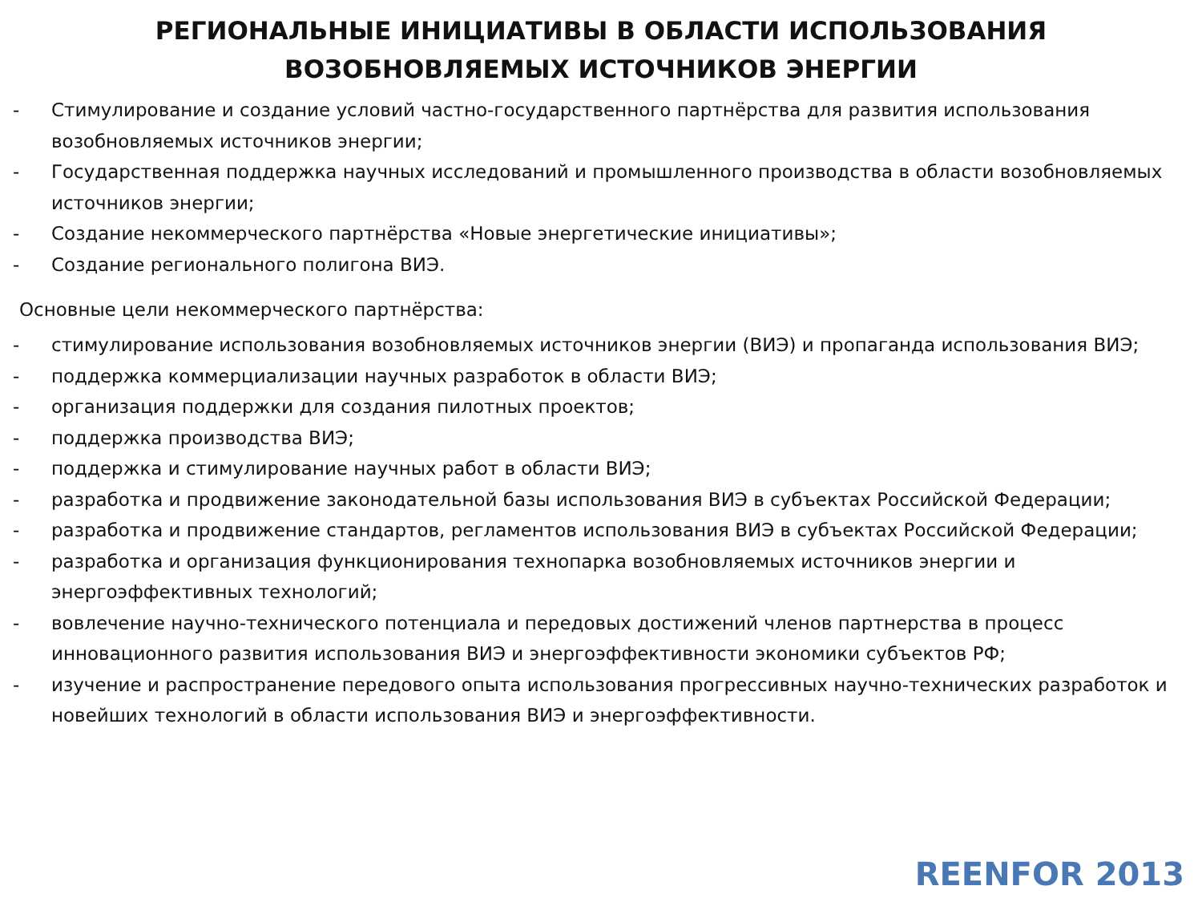РЕГИОНАЛЬНЫЕ ИНИЦИАТИВЫ В ОБЛАСТИ ИСПОЛЬЗОВАНИЯ
ВОЗОБНОВЛЯЕМЫХ ИСТОЧНИКОВ ЭНЕРГИИ
- Стимулирование и создание условий частно-государственного партнёрства для развития использования возобновляемых источников энергии;
- Государственная поддержка научных исследований и промышленного производства в области возобновляемых источников энергии;
- Создание некоммерческого партнёрства «Новые энергетические инициативы»;
- Создание регионального полигона ВИЭ.
Основные цели некоммерческого партнёрства:
- стимулирование использования возобновляемых источников энергии (ВИЭ) и пропаганда использования ВИЭ;
- поддержка коммерциализации научных разработок в области ВИЭ;
- организация поддержки для создания пилотных проектов;
- поддержка производства ВИЭ;
- поддержка и стимулирование научных работ в области ВИЭ;
- разработка и продвижение законодательной базы использования ВИЭ в субъектах Российской Федерации;
- разработка и продвижение стандартов, регламентов использования ВИЭ в субъектах Российской Федерации;
- разработка и организация функционирования технопарка возобновляемых источников энергии и энергоэффективных технологий;
- вовлечение научно-технического потенциала и передовых достижений членов партнерства в процесс инновационного развития использования ВИЭ и энергоэффективности экономики субъектов РФ;
- изучение и распространение передового опыта использования прогрессивных научно-технических разработок и новейших технологий в области использования ВИЭ и энергоэффективности.
REENFOR 2013